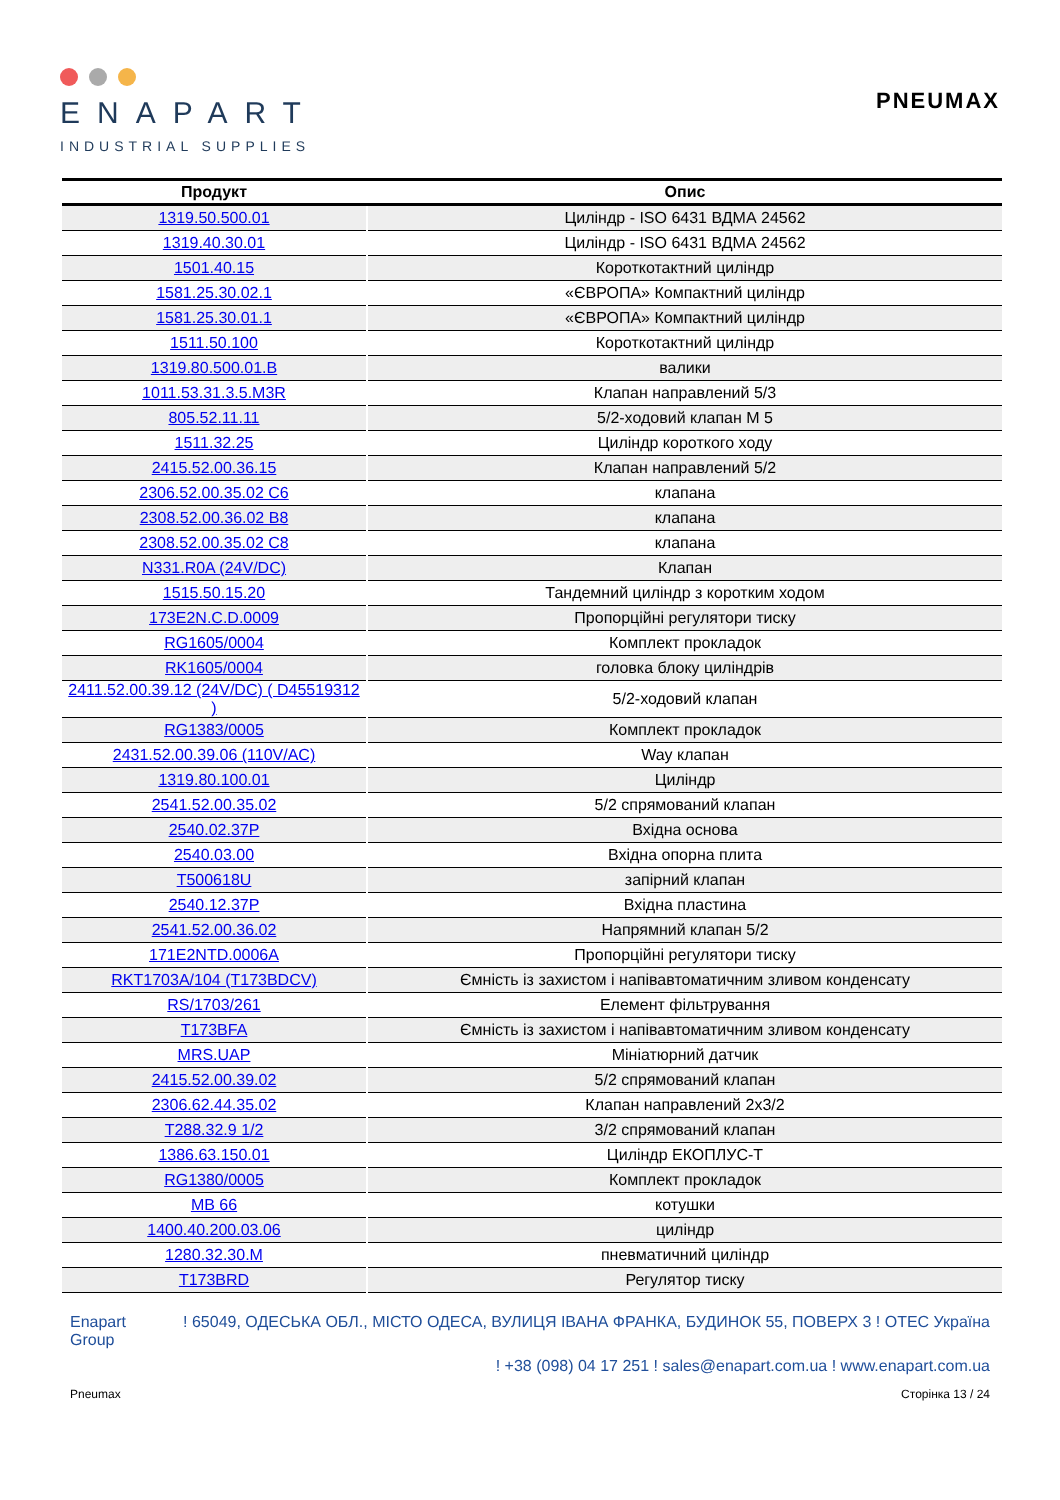ENAPART
INDUSTRIAL SUPPLIES
PNEUMAX
| Продукт | Опис |
| --- | --- |
| 1319.50.500.01 | Циліндр - ISO 6431 ВДМА 24562 |
| 1319.40.30.01 | Циліндр - ISO 6431 ВДМА 24562 |
| 1501.40.15 | Короткотактний циліндр |
| 1581.25.30.02.1 | «ЄВРОПА» Компактний циліндр |
| 1581.25.30.01.1 | «ЄВРОПА» Компактний циліндр |
| 1511.50.100 | Короткотактний циліндр |
| 1319.80.500.01.B | валики |
| 1011.53.31.3.5.M3R | Клапан направлений 5/3 |
| 805.52.11.11 | 5/2-ходовий клапан М 5 |
| 1511.32.25 | Циліндр короткого ходу |
| 2415.52.00.36.15 | Клапан направлений 5/2 |
| 2306.52.00.35.02 C6 | клапана |
| 2308.52.00.36.02 B8 | клапана |
| 2308.52.00.35.02 C8 | клапана |
| N331.R0A (24V/DC) | Клапан |
| 1515.50.15.20 | Тандемний циліндр з коротким ходом |
| 173E2N.C.D.0009 | Пропорційні регулятори тиску |
| RG1605/0004 | Комплект прокладок |
| RK1605/0004 | головка блоку циліндрів |
| 2411.52.00.39.12 (24V/DC) ( D45519312 ) | 5/2-ходовий клапан |
| RG1383/0005 | Комплект прокладок |
| 2431.52.00.39.06 (110V/AC) | Way клапан |
| 1319.80.100.01 | Циліндр |
| 2541.52.00.35.02 | 5/2 спрямований клапан |
| 2540.02.37P | Вхідна основа |
| 2540.03.00 | Вхідна опорна плита |
| T500618U | запірний клапан |
| 2540.12.37P | Вхідна пластина |
| 2541.52.00.36.02 | Напрямний клапан 5/2 |
| 171E2NTD.0006A | Пропорційні регулятори тиску |
| RKT1703A/104 (T173BDCV) | Ємність із захистом і напівавтоматичним зливом конденсату |
| RS/1703/261 | Елемент фільтрування |
| T173BFA | Ємність із захистом і напівавтоматичним зливом конденсату |
| MRS.UAP | Мініатюрний датчик |
| 2415.52.00.39.02 | 5/2 спрямований клапан |
| 2306.62.44.35.02 | Клапан направлений 2x3/2 |
| T288.32.9 1/2 | 3/2 спрямований клапан |
| 1386.63.150.01 | Циліндр ЕКОПЛУС-Т |
| RG1380/0005 | Комплект прокладок |
| MB 66 | котушки |
| 1400.40.200.03.06 | циліндр |
| 1280.32.30.M | пневматичний циліндр |
| T173BRD | Регулятор тиску |
Enapart
Group
! 65049, ОДЕСЬКА ОБЛ., МІСТО ОДЕСА, ВУЛИЦЯ ІВАНА ФРАНКА, БУДИНОК 55, ПОВЕРХ 3 ! OTEC Україна
! +38 (098) 04 17 251 ! sales@enapart.com.ua ! www.enapart.com.ua
Pneumax Сторінка 13 / 24